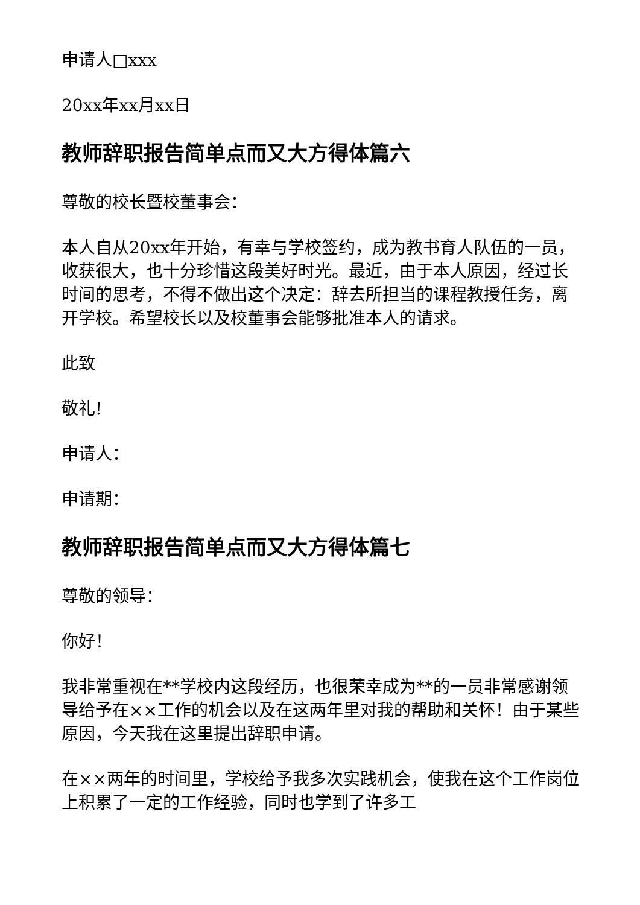申请人□xxx
20xx年xx月xx日
教师辞职报告简单点而又大方得体篇六
尊敬的校长暨校董事会：
本人自从20xx年开始，有幸与学校签约，成为教书育人队伍的一员，收获很大，也十分珍惜这段美好时光。最近，由于本人原因，经过长时间的思考，不得不做出这个决定：辞去所担当的课程教授任务，离开学校。希望校长以及校董事会能够批准本人的请求。
此致
敬礼!
申请人：
申请期：
教师辞职报告简单点而又大方得体篇七
尊敬的领导：
你好！
我非常重视在**学校内这段经历，也很荣幸成为**的一员非常感谢领导给予在××工作的机会以及在这两年里对我的帮助和关怀！由于某些原因，今天我在这里提出辞职申请。
在××两年的时间里，学校给予我多次实践机会，使我在这个工作岗位上积累了一定的工作经验，同时也学到了许多工